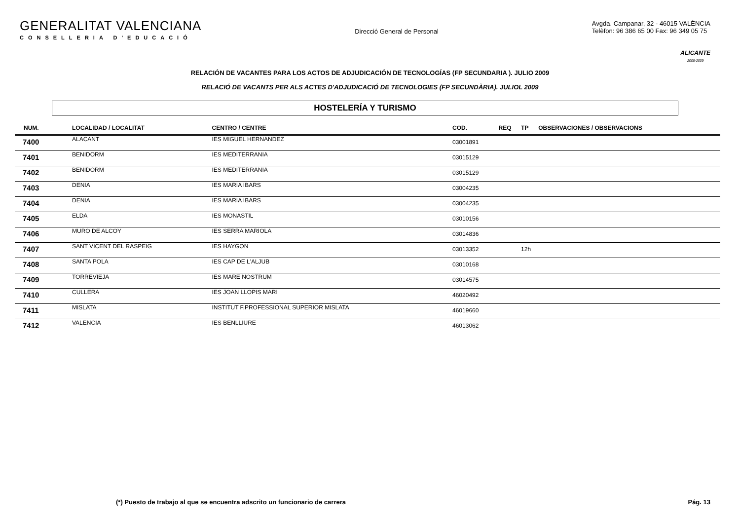GENERALITAT VALENCIANA
CONSELLERIA D'EDUCACIÓ
Direcció General de Personal
Avgda. Campanar, 32 - 46015 VALÈNCIA
Telèfon: 96 386 65 00 Fax: 96 349 05 75
ALICANTE
2008-2009
RELACIÓN DE VACANTES PARA LOS ACTOS DE ADJUDICACIÓN DE TECNOLOGÍAS (FP SECUNDARIA ). JULIO 2009
RELACIÓ DE VACANTS PER ALS ACTES D'ADJUDICACIÓ DE TECNOLOGIES (FP SECUNDÀRIA). JULIOL 2009
HOSTELERÍA Y TURISMO
| NUM. | LOCALIDAD / LOCALITAT | CENTRO / CENTRE | COD. | REQ | TP | OBSERVACIONES / OBSERVACIONS |
| --- | --- | --- | --- | --- | --- | --- |
| 7400 | ALACANT | IES MIGUEL HERNANDEZ | 03001891 | | | |
| 7401 | BENIDORM | IES MEDITERRANIA | 03015129 | | | |
| 7402 | BENIDORM | IES MEDITERRANIA | 03015129 | | | |
| 7403 | DENIA | IES MARIA IBARS | 03004235 | | | |
| 7404 | DENIA | IES MARIA IBARS | 03004235 | | | |
| 7405 | ELDA | IES MONASTIL | 03010156 | | | |
| 7406 | MURO DE ALCOY | IES SERRA MARIOLA | 03014836 | | | |
| 7407 | SANT VICENT DEL RASPEIG | IES HAYGON | 03013352 | | 12h | |
| 7408 | SANTA POLA | IES CAP DE L'ALJUB | 03010168 | | | |
| 7409 | TORREVIEJA | IES MARE NOSTRUM | 03014575 | | | |
| 7410 | CULLERA | IES JOAN LLOPIS MARI | 46020492 | | | |
| 7411 | MISLATA | INSTITUT F.PROFESSIONAL SUPERIOR MISLATA | 46019660 | | | |
| 7412 | VALENCIA | IES BENLLIURE | 46013062 | | | |
(*) Puesto de trabajo al que se encuentra adscrito un funcionario de carrera Pág. 13